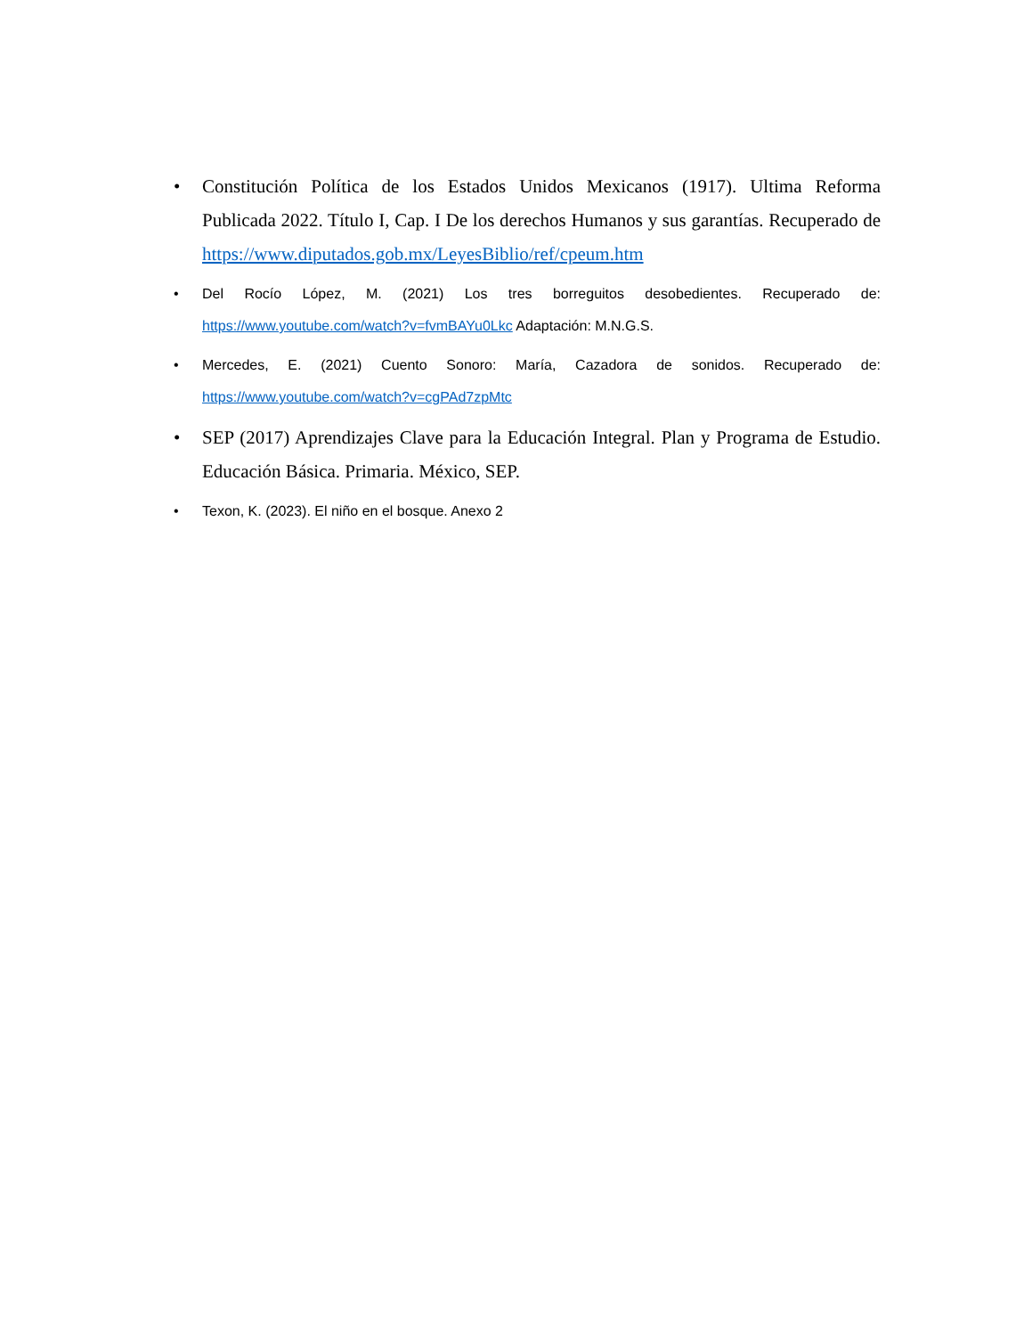• Constitución Política de los Estados Unidos Mexicanos (1917). Ultima Reforma Publicada 2022. Título I, Cap. I De los derechos Humanos y sus garantías. Recuperado de https://www.diputados.gob.mx/LeyesBiblio/ref/cpeum.htm
• Del Rocío López, M. (2021) Los tres borreguitos desobedientes. Recuperado de: https://www.youtube.com/watch?v=fvmBAYu0Lkc Adaptación: M.N.G.S.
• Mercedes, E. (2021) Cuento Sonoro: María, Cazadora de sonidos. Recuperado de: https://www.youtube.com/watch?v=cgPAd7zpMtc
• SEP (2017) Aprendizajes Clave para la Educación Integral. Plan y Programa de Estudio. Educación Básica. Primaria. México, SEP.
• Texon, K. (2023). El niño en el bosque. Anexo 2